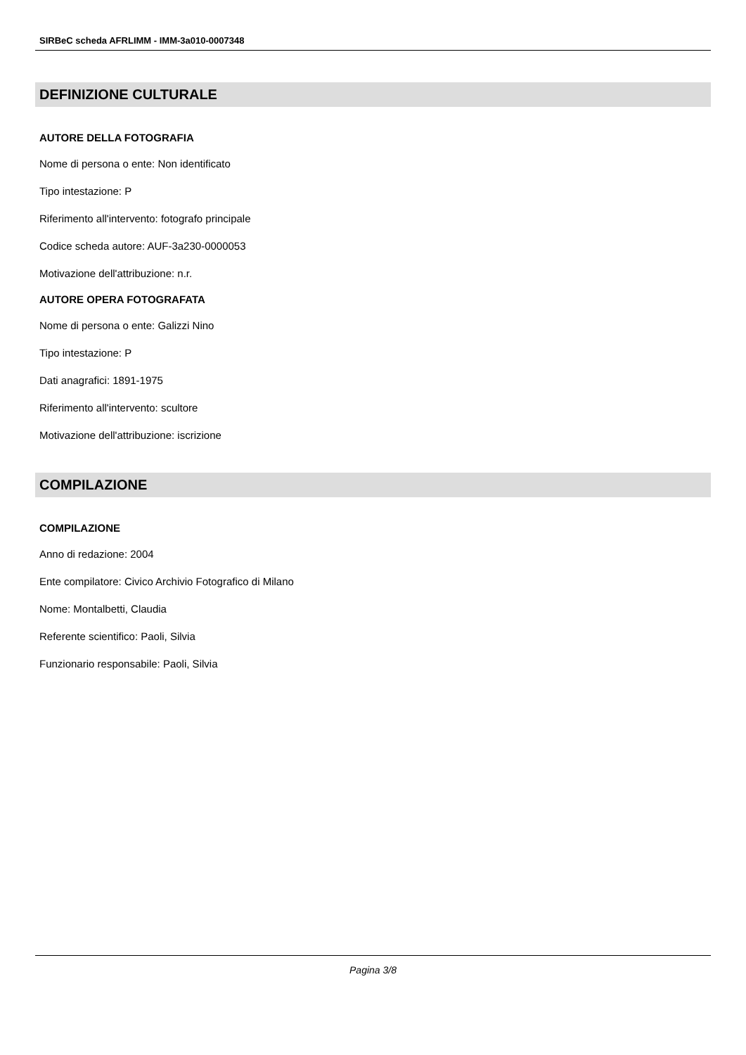SIRBeC scheda AFRLIMM - IMM-3a010-0007348
DEFINIZIONE CULTURALE
AUTORE DELLA FOTOGRAFIA
Nome di persona o ente: Non identificato
Tipo intestazione: P
Riferimento all'intervento: fotografo principale
Codice scheda autore: AUF-3a230-0000053
Motivazione dell'attribuzione: n.r.
AUTORE OPERA FOTOGRAFATA
Nome di persona o ente: Galizzi Nino
Tipo intestazione: P
Dati anagrafici: 1891-1975
Riferimento all'intervento: scultore
Motivazione dell'attribuzione: iscrizione
COMPILAZIONE
COMPILAZIONE
Anno di redazione: 2004
Ente compilatore: Civico Archivio Fotografico di Milano
Nome: Montalbetti, Claudia
Referente scientifico: Paoli, Silvia
Funzionario responsabile: Paoli, Silvia
Pagina 3/8